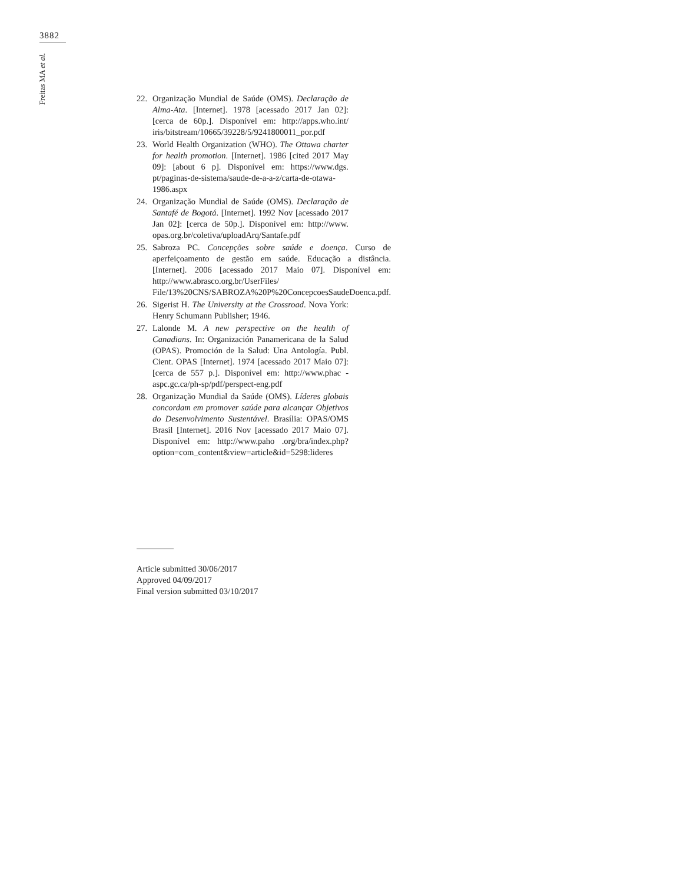3882
Freitas MA et al.
22. Organização Mundial de Saúde (OMS). Declaração de Alma-Ata. [Internet]. 1978 [acessado 2017 Jan 02]: [cerca de 60p.]. Disponível em: http://apps.who.int/ iris/bitstream/10665/39228/5/9241800011_por.pdf
23. World Health Organization (WHO). The Ottawa charter for health promotion. [Internet]. 1986 [cited 2017 May 09]: [about 6 p]. Disponível em: https://www.dgs. pt/paginas-de-sistema/saude-de-a-a-z/carta-de-otawa-1986.aspx
24. Organização Mundial de Saúde (OMS). Declaração de Santafé de Bogotá. [Internet]. 1992 Nov [acessado 2017 Jan 02]: [cerca de 50p.]. Disponível em: http://www. opas.org.br/coletiva/uploadArq/Santafe.pdf
25. Sabroza PC. Concepções sobre saúde e doença. Curso de aperfeiçoamento de gestão em saúde. Educação a distância. [Internet]. 2006 [acessado 2017 Maio 07]. Disponível em: http://www.abrasco.org.br/UserFiles/ File/13%20CNS/SABROZA%20P%20ConcepcoesSaudeDoenca.pdf.
26. Sigerist H. The University at the Crossroad. Nova York: Henry Schumann Publisher; 1946.
27. Lalonde M. A new perspective on the health of Canadians. In: Organización Panamericana de la Salud (OPAS). Promoción de la Salud: Una Antología. Publ. Cient. OPAS [Internet]. 1974 [acessado 2017 Maio 07]: [cerca de 557 p.]. Disponível em: http://www.phac -aspc.gc.ca/ph-sp/pdf/perspect-eng.pdf
28. Organização Mundial da Saúde (OMS). Líderes globais concordam em promover saúde para alcançar Objetivos do Desenvolvimento Sustentável. Brasília: OPAS/OMS Brasil [Internet]. 2016 Nov [acessado 2017 Maio 07]. Disponível em: http://www.paho .org/bra/index.php? option=com_content&view=article&id=5298:lideres
Article submitted 30/06/2017
Approved 04/09/2017
Final version submitted 03/10/2017